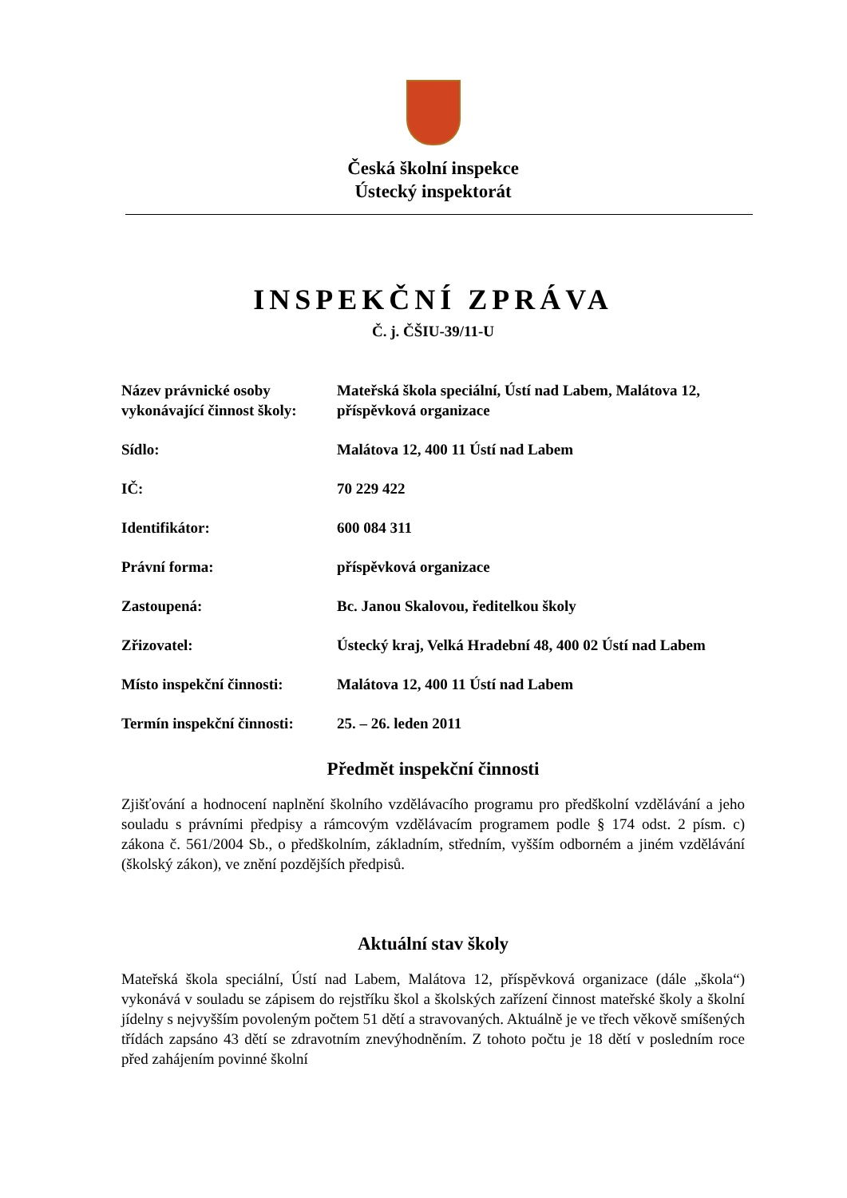Česká školní inspekce
Ústecký inspektorát
INSPEKČNÍ ZPRÁVA
Č. j. ČŠIU-39/11-U
| Název právnické osoby vykonávající činnost školy: | Mateřská škola speciální, Ústí nad Labem, Malátova 12, příspěvková organizace |
| Sídlo: | Malátova 12, 400 11 Ústí nad Labem |
| IČ: | 70 229 422 |
| Identifikátor: | 600 084 311 |
| Právní forma: | příspěvková organizace |
| Zastoupená: | Bc. Janou Skalovou, ředitelkou školy |
| Zřizovatel: | Ústecký kraj, Velká Hradební 48, 400 02 Ústí nad Labem |
| Místo inspekční činnosti: | Malátova 12, 400 11 Ústí nad Labem |
| Termín inspekční činnosti: | 25. – 26. leden 2011 |
Předmět inspekční činnosti
Zjišťování a hodnocení naplnění školního vzdělávacího programu pro předškolní vzdělávání a jeho souladu s právními předpisy a rámcovým vzdělávacím programem podle § 174 odst. 2 písm. c) zákona č. 561/2004 Sb., o předškolním, základním, středním, vyšším odborném a jiném vzdělávání (školský zákon), ve znění pozdějších předpisů.
Aktuální stav školy
Mateřská škola speciální, Ústí nad Labem, Malátova 12, příspěvková organizace (dále „škola“) vykonává v souladu se zápisem do rejstříku škol a školských zařízení činnost mateřské školy a školní jídelny s nejvyšším povoleným počtem 51 dětí a stravovaných. Aktuálně je ve třech věkově smíšených třídách zapsáno 43 dětí se zdravotním znevýhodněním. Z tohoto počtu je 18 dětí v posledním roce před zahájením povinné školní